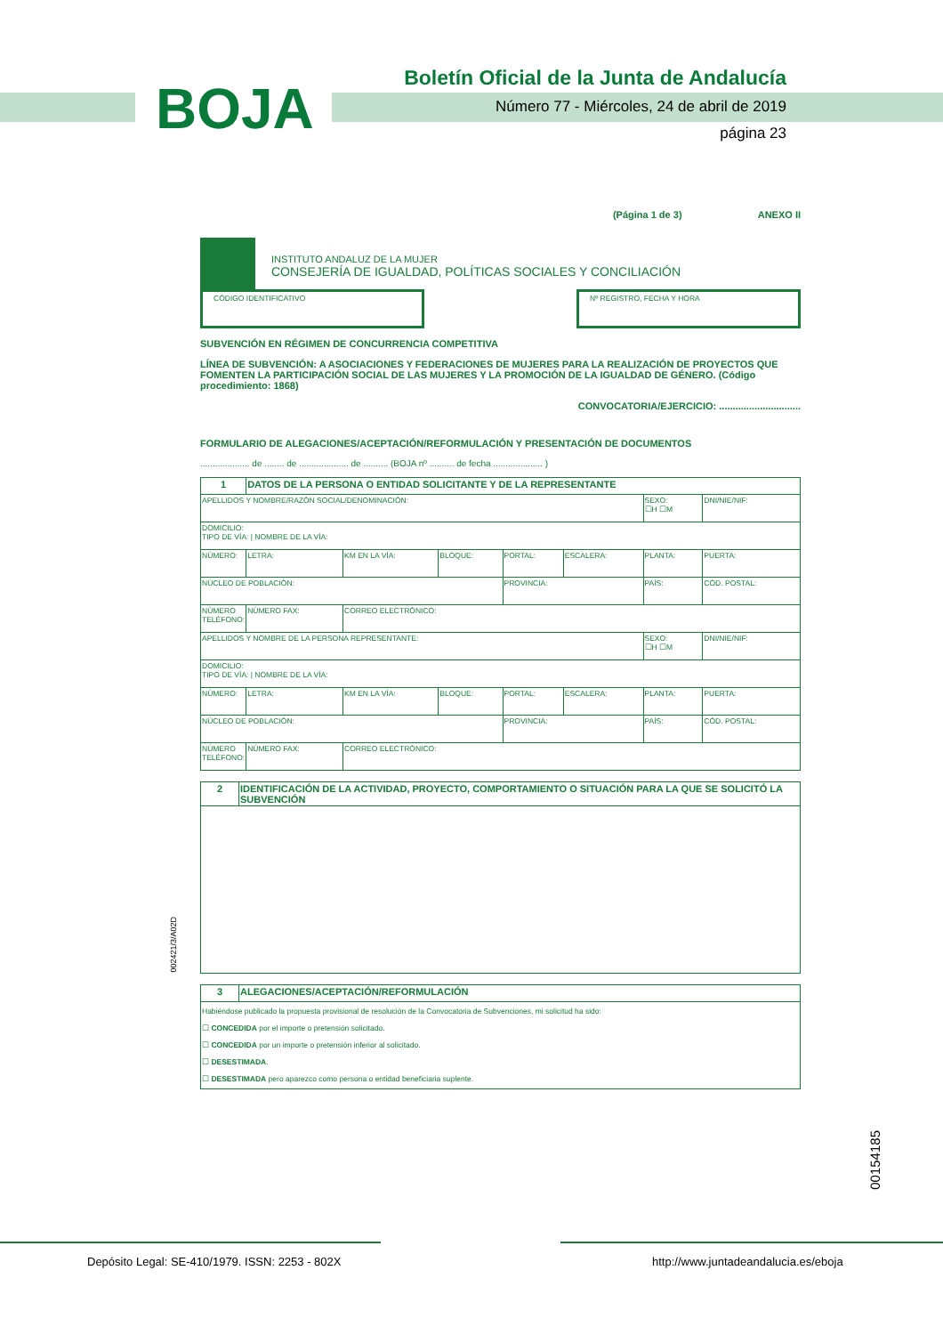BOJA
Boletín Oficial de la Junta de Andalucía
Número 77 - Miércoles, 24 de abril de 2019
página 23
(Página 1 de 3) ANEXO II
INSTITUTO ANDALUZ DE LA MUJER
CONSEJERÍA DE IGUALDAD, POLÍTICAS SOCIALES Y CONCILIACIÓN
CÓDIGO IDENTIFICATIVO Nº REGISTRO, FECHA Y HORA
SUBVENCIÓN EN RÉGIMEN DE CONCURRENCIA COMPETITIVA
LÍNEA DE SUBVENCIÓN: A ASOCIACIONES Y FEDERACIONES DE MUJERES PARA LA REALIZACIÓN DE PROYECTOS QUE FOMENTEN LA PARTICIPACIÓN SOCIAL DE LAS MUJERES Y LA PROMOCIÓN DE LA IGUALDAD DE GÉNERO. (Código procedimiento: 1868)
CONVOCATORIA/EJERCICIO: ..............................
FORMULARIO DE ALEGACIONES/ACEPTACIÓN/REFORMULACIÓN Y PRESENTACIÓN DE DOCUMENTOS
.................... de ........ de .................... de .......... (BOJA nº .......... de fecha .................... )
| 1 | DATOS DE LA PERSONA O ENTIDAD SOLICITANTE Y DE LA REPRESENTANTE | | | | | | |
| APELLIDOS Y NOMBRE/RAZÓN SOCIAL/DENOMINACIÓN: | | | | | | SEXO: ☐H ☐M | DNI/NIE/NIF: |
| DOMICILIO: TIPO DE VÍA: / NOMBRE DE LA VÍA: | | | | | | | |
| NÚMERO: | LETRA: | KM EN LA VÍA: | BLOQUE: | PORTAL: | ESCALERA: | PLANTA: | PUERTA: |
| NÚCLEO DE POBLACIÓN: | | | | PROVINCIA: | | PAÍS: | CÓD. POSTAL: |
| NÚMERO TELÉFONO: | NÚMERO FAX: | CORREO ELECTRÓNICO: | | | | | |
| APELLIDOS Y NOMBRE DE LA PERSONA REPRESENTANTE: | | | | | | SEXO: ☐H ☐M | DNI/NIE/NIF: |
| DOMICILIO: TIPO DE VÍA: / NOMBRE DE LA VÍA: | | | | | | | |
| NÚMERO: | LETRA: | KM EN LA VÍA: | BLOQUE: | PORTAL: | ESCALERA: | PLANTA: | PUERTA: |
| NÚCLEO DE POBLACIÓN: | | | | PROVINCIA: | | PAÍS: | CÓD. POSTAL: |
| NÚMERO TELÉFONO: | NÚMERO FAX: | CORREO ELECTRÓNICO: | | | | | |
| 2 | IDENTIFICACIÓN DE LA ACTIVIDAD, PROYECTO, COMPORTAMIENTO O SITUACIÓN PARA LA QUE SE SOLICITÓ LA SUBVENCIÓN |
| 3 | ALEGACIONES/ACEPTACIÓN/REFORMULACIÓN |
| Habiéndose publicado la propuesta provisional de resolución de la Convocatoria de Subvenciones, mi solicitud ha sido: ☐ CONCEDIDA por el importe o pretensión solicitado. ☐ CONCEDIDA por un importe o pretensión inferior al solicitado. ☐ DESESTIMADA . ☐ DESESTIMADA pero aparezco como persona o entidad beneficiaria suplente. | |
002421/3/A02D
00154185
Depósito Legal: SE-410/1979. ISSN: 2253 - 802X
http://www.juntadeandalucia.es/eboja